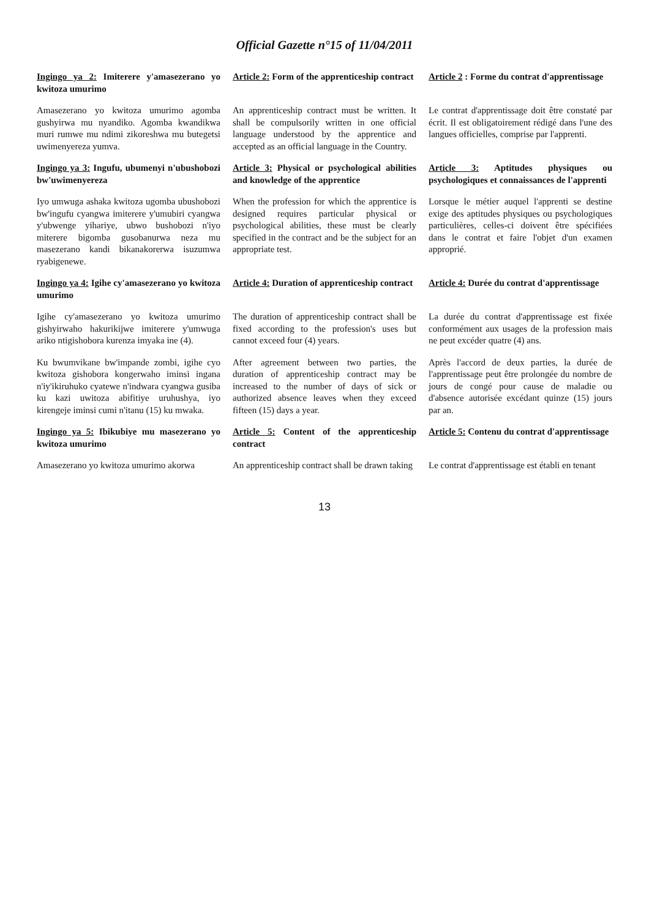Official Gazette n°15 of 11/04/2011
| Ingingo ya 2: Imiterere y'amasezerano yo kwitoza umurimo | Article 2: Form of the apprenticeship contract | Article 2 : Forme du contrat d'apprentissage |
| Amasezerano yo kwitoza umurimo agomba gushyirwa mu nyandiko. Agomba kwandikwa muri rumwe mu ndimi zikoreshwa mu butegetsi uwimenyereza yumva. | An apprenticeship contract must be written. It shall be compulsorily written in one official language understood by the apprentice and accepted as an official language in the Country. | Le contrat d'apprentissage doit être constaté par écrit. Il est obligatoirement rédigé dans l'une des langues officielles, comprise par l'apprenti. |
| Ingingo ya 3: Ingufu, ubumenyi n'ubushobozi bw'uwimenyereza | Article 3: Physical or psychological abilities and knowledge of the apprentice | Article 3: Aptitudes physiques ou psychologiques et connaissances de l'apprenti |
| Iyo umwuga ashaka kwitoza ugomba ubushobozi bw'ingufu cyangwa imiterere y'umubiri cyangwa y'ubwenge yihariye, ubwo bushobozi n'iyo miterere bigomba gusobanurwa neza mu masezerano kandi bikanakorerwa isuzumwa ryabigenewe. | When the profession for which the apprentice is designed requires particular physical or psychological abilities, these must be clearly specified in the contract and be the subject for an appropriate test. | Lorsque le métier auquel l'apprenti se destine exige des aptitudes physiques ou psychologiques particulières, celles-ci doivent être spécifiées dans le contrat et faire l'objet d'un examen approprié. |
| Ingingo ya 4: Igihe cy'amasezerano yo kwitoza umurimo | Article 4: Duration of apprenticeship contract | Article 4: Durée du contrat d'apprentissage |
| Igihe cy'amasezerano yo kwitoza umurimo gishyirwaho hakurikijwe imiterere y'umwuga ariko ntigishobora kurenza imyaka ine (4). | The duration of apprenticeship contract shall be fixed according to the profession's uses but cannot exceed four (4) years. | La durée du contrat d'apprentissage est fixée conformément aux usages de la profession mais ne peut excéder quatre (4) ans. |
| Ku bwumvikane bw'impande zombi, igihe cyo kwitoza gishobora kongerwaho iminsi ingana n'iy'ikiruhuko cyatewe n'indwara cyangwa gusiba ku kazi uwitoza abifitiye uruhushya, iyo kirengeje iminsi cumi n'itanu (15) ku mwaka. | After agreement between two parties, the duration of apprenticeship contract may be increased to the number of days of sick or authorized absence leaves when they exceed fifteen (15) days a year. | Après l'accord de deux parties, la durée de l'apprentissage peut être prolongée du nombre de jours de congé pour cause de maladie ou d'absence autorisée excédant quinze (15) jours par an. |
| Ingingo ya 5: Ibikubiye mu masezerano yo kwitoza umurimo | Article 5: Content of the apprenticeship contract | Article 5: Contenu du contrat d'apprentissage |
| Amasezerano yo kwitoza umurimo akorwa | An apprenticeship contract shall be drawn taking | Le contrat d'apprentissage est établi en tenant |
13